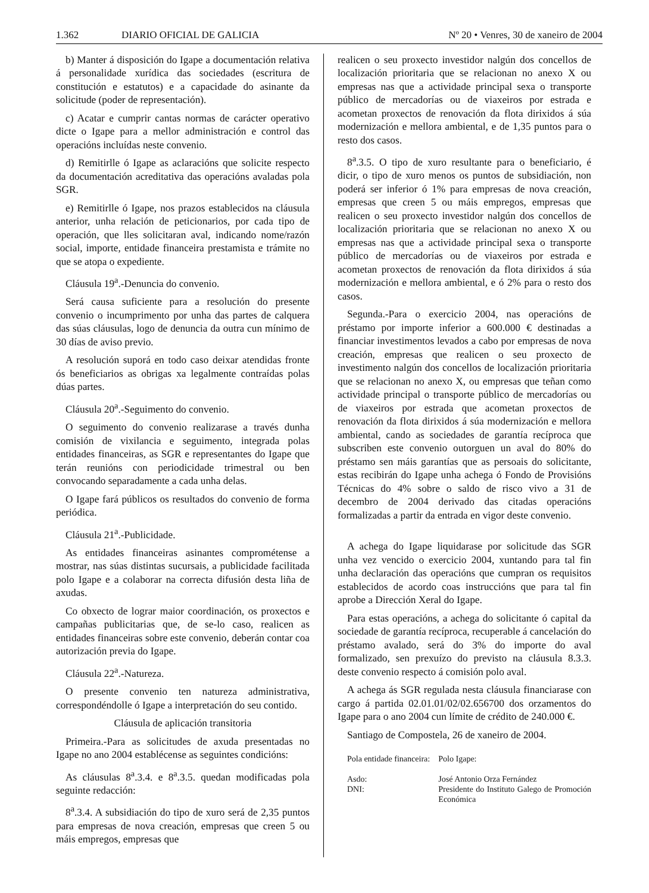1.362 DIARIO OFICIAL DE GALICIA Nº 20 • Venres, 30 de xaneiro de 2004
b) Manter á disposición do Igape a documentación relativa á personalidade xurídica das sociedades (escritura de constitución e estatutos) e a capacidade do asinante da solicitude (poder de representación).
c) Acatar e cumprir cantas normas de carácter operativo dicte o Igape para a mellor administración e control das operacións incluídas neste convenio.
d) Remitirlle ó Igape as aclaracións que solicite respecto da documentación acreditativa das operacións avaladas pola SGR.
e) Remitirlle ó Igape, nos prazos establecidos na cláusula anterior, unha relación de peticionarios, por cada tipo de operación, que lles solicitaran aval, indicando nome/razón social, importe, entidade financeira prestamista e trámite no que se atopa o expediente.
Cláusula 19<sup>a</sup>.-Denuncia do convenio.
Será causa suficiente para a resolución do presente convenio o incumprimento por unha das partes de calquera das súas cláusulas, logo de denuncia da outra cun mínimo de 30 días de aviso previo.
A resolución suporá en todo caso deixar atendidas fronte ós beneficiarios as obrigas xa legalmente contraídas polas dúas partes.
Cláusula 20<sup>a</sup>.-Seguimento do convenio.
O seguimento do convenio realizarase a través dunha comisión de vixilancia e seguimento, integrada polas entidades financeiras, as SGR e representantes do Igape que terán reunións con periodicidade trimestral ou ben convocando separadamente a cada unha delas.
O Igape fará públicos os resultados do convenio de forma periódica.
Cláusula 21<sup>a</sup>.-Publicidade.
As entidades financeiras asinantes comprométense a mostrar, nas súas distintas sucursais, a publicidade facilitada polo Igape e a colaborar na correcta difusión desta liña de axudas.
Co obxecto de lograr maior coordinación, os proxectos e campañas publicitarias que, de se-lo caso, realicen as entidades financeiras sobre este convenio, deberán contar coa autorización previa do Igape.
Cláusula 22<sup>a</sup>.-Natureza.
O presente convenio ten natureza administrativa, correspondéndolle ó Igape a interpretación do seu contido.
Cláusula de aplicación transitoria
Primeira.-Para as solicitudes de axuda presentadas no Igape no ano 2004 establécense as seguintes condicións:
As cláusulas 8<sup>a</sup>.3.4. e 8<sup>a</sup>.3.5. quedan modificadas pola seguinte redacción:
8<sup>a</sup>.3.4. A subsidiación do tipo de xuro será de 2,35 puntos para empresas de nova creación, empresas que creen 5 ou máis empregos, empresas que
realicen o seu proxecto investidor nalgún dos concellos de localización prioritaria que se relacionan no anexo X ou empresas nas que a actividade principal sexa o transporte público de mercadorías ou de viaxeiros por estrada e acometan proxectos de renovación da flota dirixidos á súa modernización e mellora ambiental, e de 1,35 puntos para o resto dos casos.
8<sup>a</sup>.3.5. O tipo de xuro resultante para o beneficiario, é dicir, o tipo de xuro menos os puntos de subsidiación, non poderá ser inferior ó 1% para empresas de nova creación, empresas que creen 5 ou máis empregos, empresas que realicen o seu proxecto investidor nalgún dos concellos de localización prioritaria que se relacionan no anexo X ou empresas nas que a actividade principal sexa o transporte público de mercadorías ou de viaxeiros por estrada e acometan proxectos de renovación da flota dirixidos á súa modernización e mellora ambiental, e ó 2% para o resto dos casos.
Segunda.-Para o exercicio 2004, nas operacións de préstamo por importe inferior a 600.000 € destinadas a financiar investimentos levados a cabo por empresas de nova creación, empresas que realicen o seu proxecto de investimento nalgún dos concellos de localización prioritaria que se relacionan no anexo X, ou empresas que teñan como actividade principal o transporte público de mercadorías ou de viaxeiros por estrada que acometan proxectos de renovación da flota dirixidos á súa modernización e mellora ambiental, cando as sociedades de garantía recíproca que subscriben este convenio outorguen un aval do 80% do préstamo sen máis garantías que as persoais do solicitante, estas recibirán do Igape unha achega ó Fondo de Provisións Técnicas do 4% sobre o saldo de risco vivo a 31 de decembro de 2004 derivado das citadas operacións formalizadas a partir da entrada en vigor deste convenio.
A achega do Igape liquidarase por solicitude das SGR unha vez vencido o exercicio 2004, xuntando para tal fin unha declaración das operacións que cumpran os requisitos establecidos de acordo coas instruccións que para tal fin aprobe a Dirección Xeral do Igape.
Para estas operacións, a achega do solicitante ó capital da sociedade de garantía recíproca, recuperable á cancelación do préstamo avalado, será do 3% do importe do aval formalizado, sen prexuízo do previsto na cláusula 8.3.3. deste convenio respecto á comisión polo aval.
A achega ás SGR regulada nesta cláusula financiarase con cargo á partida 02.01.01/02/02.656700 dos orzamentos do Igape para o ano 2004 cun límite de crédito de 240.000 €.
Santiago de Compostela, 26 de xaneiro de 2004.
Pola entidade financeira:
Asdo:
DNI:
Polo Igape:
José Antonio Orza Fernández
Presidente do Instituto Galego de Promoción Económica